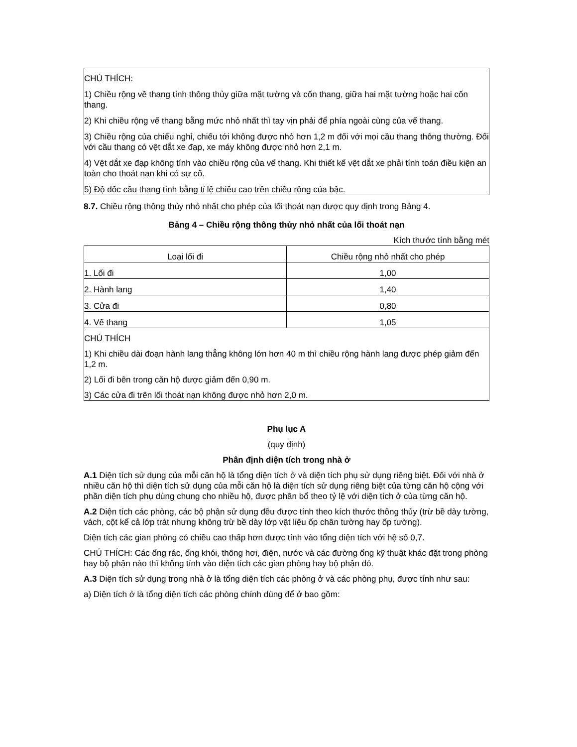CHÚ THÍCH:
1) Chiều rộng về thang tính thông thủy giữa mặt tường và cốn thang, giữa hai mặt tường hoặc hai cốn thang.
2) Khi chiều rộng vế thang bằng mức nhỏ nhất thì tay vịn phải để phía ngoài cùng của vế thang.
3) Chiều rộng của chiếu nghỉ, chiếu tới không được nhỏ hơn 1,2 m đối với mọi cầu thang thông thường. Đối với cầu thang có vệt dắt xe đạp, xe máy không được nhỏ hơn 2,1 m.
4) Vệt dắt xe đạp không tính vào chiều rộng của vế thang. Khi thiết kế vệt dắt xe phải tính toán điều kiện an toàn cho thoát nạn khi có sự cố.
5) Độ dốc cầu thang tính bằng tỉ lệ chiều cao trên chiều rộng của bậc.
8.7. Chiều rộng thông thủy nhỏ nhất cho phép của lối thoát nạn được quy định trong Bảng 4.
Bảng 4 – Chiều rộng thông thủy nhỏ nhất của lối thoát nạn
Kích thước tính bằng mét
| Loại lối đi | Chiều rộng nhỏ nhất cho phép |
| 1. Lối đi | 1,00 |
| 2. Hành lang | 1,40 |
| 3. Cửa đi | 0,80 |
| 4. Vế thang | 1,05 |
| CHÚ THÍCH 1) Khi chiều dài đoạn hành lang thẳng không lớn hơn 40 m thì chiều rộng hành lang được phép giảm đến 1,2 m. 2) Lối đi bên trong căn hộ được giảm đến 0,90 m. 3) Các cửa đi trên lối thoát nạn không được nhỏ hơn 2,0 m. | |
Phụ lục A
(quy định)
Phân định diện tích trong nhà ở
A.1 Diện tích sử dụng của mỗi căn hộ là tổng diện tích ở và diện tích phụ sử dụng riêng biệt. Đối với nhà ở nhiều căn hộ thì diện tích sử dụng của mỗi căn hộ là diện tích sử dụng riêng biệt của từng căn hộ cộng với phần diện tích phụ dùng chung cho nhiều hộ, được phân bổ theo tỷ lệ với diện tích ở của từng căn hộ.
A.2 Diện tích các phòng, các bộ phận sử dụng đều được tính theo kích thước thông thủy (trừ bề dày tường, vách, cột kể cả lớp trát nhưng không trừ bề dày lớp vật liệu ốp chân tường hay ốp tường).
Diện tích các gian phòng có chiều cao thấp hơn được tính vào tổng diện tích với hệ số 0,7.
CHÚ THÍCH: Các ống rác, ống khói, thông hơi, điện, nước và các đường ống kỹ thuật khác đặt trong phòng hay bộ phận nào thì không tính vào diện tích các gian phòng hay bộ phận đó.
A.3 Diện tích sử dụng trong nhà ở là tổng diện tích các phòng ở và các phòng phụ, được tính như sau:
a) Diện tích ở là tổng diện tích các phòng chính dùng để ở bao gồm: